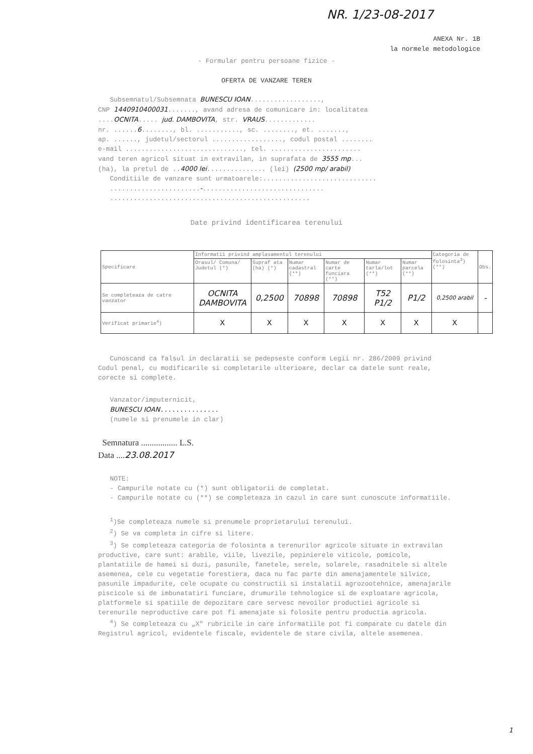NR. 1/23-08-2017
ANEXA Nr. 1B
la normele metodologice
- Formular pentru persoane fizice -
OFERTA DE VANZARE TEREN
Subsemnatul/Subsemnata BUNESCU IOAN..................,
CNP 1440910400031......., avand adresa de comunicare in: localitatea
....OCNITA..... jud. DAMBOVITA, str. VRAUS.............
nr. ......6........, bl. ..........., sc. ........, et. .......,
ap. ......, judetul/sectorul .................., codul postal ........
e-mail .............................., tel. .......................
vand teren agricol situat in extravilan, in suprafata de 3555 mp...
(ha), la pretul de ..4000 lei............... (lei) (2500 mp/ arabil)
Conditiile de vanzare sunt urmatoarele:.............................
.......................-...............................
...................................................
Date privind identificarea terenului
| Specificare | Informatii privind amplasamentul terenului | | | | | | Categoria de folosinta<sup>3</sup>) (**) | Obs. |
| --- | --- | --- | --- | --- | --- | --- | --- | --- |
| | Orasul/ Comuna/ Judetul (*) | Supraf ata (ha) (*) | Numar cadastral (**) | Numar de carte funciara (**) | Numar tarla/lot (**) | Numar parcela (**) | | |
| Se completeaza de catre vanzator | OCNITA DAMBOVITA | 0,2500 | 70898 | 70898 | T52 P1/2 | P1/2 | 0,2500 arabil | - |
| Verificat primarie<sup>4</sup>) | X | X | X | X | X | X | X | |
Cunoscand ca falsul in declaratii se pedepseste conform Legii nr. 286/2009 privind Codul penal, cu modificarile si completarile ulterioare, declar ca datele sunt reale, corecte si complete.
Vanzator/imputernicit,
BUNESCU IOAN...............
(numele si prenumele in clar)
Semnatura ................. L.S.
Data ....23.08.2017
NOTE:
- Campurile notate cu (*) sunt obligatorii de completat.
- Campurile notate cu (**) se completeaza in cazul in care sunt cunoscute informatiile.
<sup>1</sup>)Se completeaza numele si prenumele proprietarului terenului.
<sup>2</sup>) Se va completa in cifre si litere.
<sup>3</sup>) Se completeaza categoria de folosinta a terenurilor agricole situate in extravilan productive, care sunt: arabile, viile, livezile, pepinierele viticole, pomicole, plantatiile de hamei si duzi, pasunile, fanetele, serele, solarele, rasadnitele si altele asemenea, cele cu vegetatie forestiera, daca nu fac parte din amenajamentele silvice, pasunile impadurite, cele ocupate cu constructii si instalatii agrozootehnice, amenajarile piscicole si de imbunatatiri funciare, drumurile tehnologice si de exploatare agricola, platformele si spatiile de depozitare care servesc nevoilor productiei agricole si terenurile neproductive care pot fi amenajate si folosite pentru productia agricola.
<sup>4</sup>) Se completeaza cu „X" rubricile in care informatiile pot fi comparate cu datele din Registrul agricol, evidentele fiscale, evidentele de stare civila, altele asemenea.
1